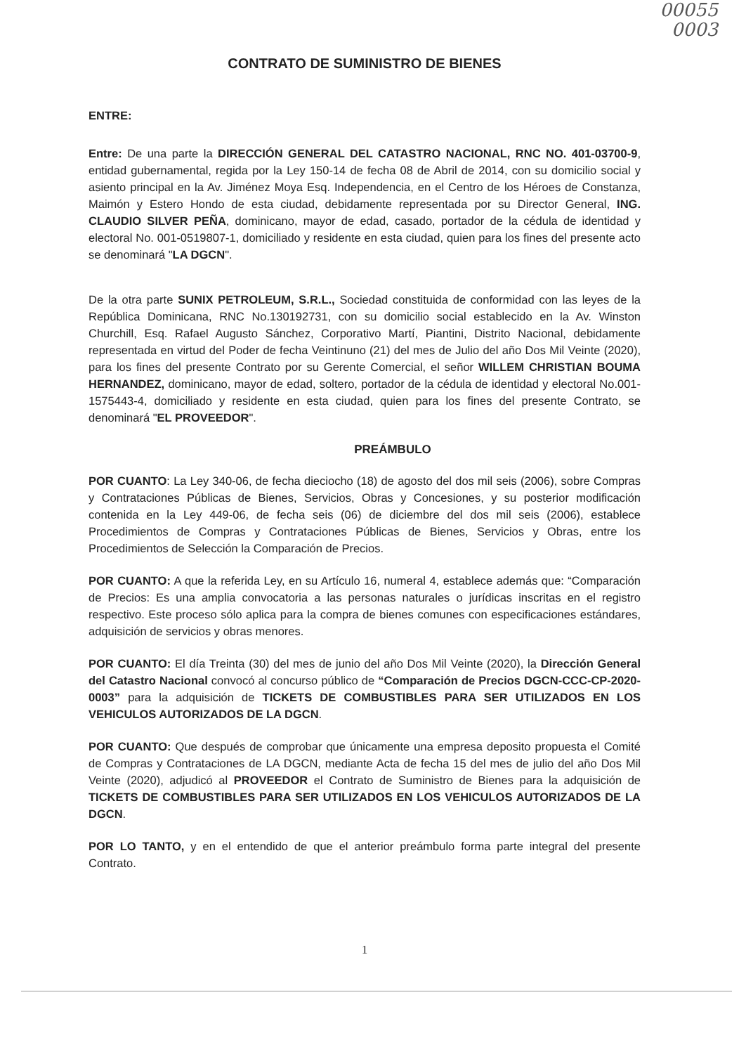00055
0003
CONTRATO DE SUMINISTRO DE BIENES
ENTRE:
Entre: De una parte la DIRECCIÓN GENERAL DEL CATASTRO NACIONAL, RNC NO. 401-03700-9, entidad gubernamental, regida por la Ley 150-14 de fecha 08 de Abril de 2014, con su domicilio social y asiento principal en la Av. Jiménez Moya Esq. Independencia, en el Centro de los Héroes de Constanza, Maimón y Estero Hondo de esta ciudad, debidamente representada por su Director General, ING. CLAUDIO SILVER PEÑA, dominicano, mayor de edad, casado, portador de la cédula de identidad y electoral No. 001-0519807-1, domiciliado y residente en esta ciudad, quien para los fines del presente acto se denominará "LA DGCN".
De la otra parte SUNIX PETROLEUM, S.R.L., Sociedad constituida de conformidad con las leyes de la República Dominicana, RNC No.130192731, con su domicilio social establecido en la Av. Winston Churchill, Esq. Rafael Augusto Sánchez, Corporativo Martí, Piantini, Distrito Nacional, debidamente representada en virtud del Poder de fecha Veintinuno (21) del mes de Julio del año Dos Mil Veinte (2020), para los fines del presente Contrato por su Gerente Comercial, el señor WILLEM CHRISTIAN BOUMA HERNANDEZ, dominicano, mayor de edad, soltero, portador de la cédula de identidad y electoral No.001-1575443-4, domiciliado y residente en esta ciudad, quien para los fines del presente Contrato, se denominará "EL PROVEEDOR".
PREÁMBULO
POR CUANTO: La Ley 340-06, de fecha dieciocho (18) de agosto del dos mil seis (2006), sobre Compras y Contrataciones Públicas de Bienes, Servicios, Obras y Concesiones, y su posterior modificación contenida en la Ley 449-06, de fecha seis (06) de diciembre del dos mil seis (2006), establece Procedimientos de Compras y Contrataciones Públicas de Bienes, Servicios y Obras, entre los Procedimientos de Selección la Comparación de Precios.
POR CUANTO: A que la referida Ley, en su Artículo 16, numeral 4, establece además que: “Comparación de Precios: Es una amplia convocatoria a las personas naturales o jurídicas inscritas en el registro respectivo. Este proceso sólo aplica para la compra de bienes comunes con especificaciones estándares, adquisición de servicios y obras menores.
POR CUANTO: El día Treinta (30) del mes de junio del año Dos Mil Veinte (2020), la Dirección General del Catastro Nacional convocó al concurso público de “Comparación de Precios DGCN-CCC-CP-2020-0003” para la adquisición de TICKETS DE COMBUSTIBLES PARA SER UTILIZADOS EN LOS VEHICULOS AUTORIZADOS DE LA DGCN.
POR CUANTO: Que después de comprobar que únicamente una empresa deposito propuesta el Comité de Compras y Contrataciones de LA DGCN, mediante Acta de fecha 15 del mes de julio del año Dos Mil Veinte (2020), adjudicó al PROVEEDOR el Contrato de Suministro de Bienes para la adquisición de TICKETS DE COMBUSTIBLES PARA SER UTILIZADOS EN LOS VEHICULOS AUTORIZADOS DE LA DGCN.
POR LO TANTO, y en el entendido de que el anterior preámbulo forma parte integral del presente Contrato.
1